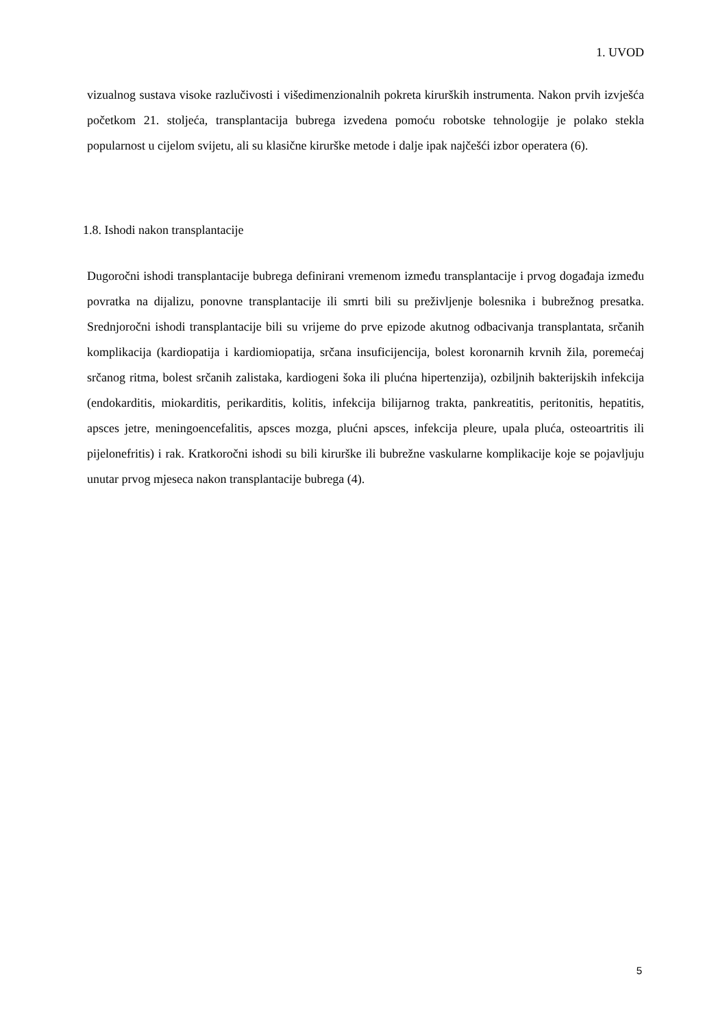1. UVOD
vizualnog sustava visoke razlučivosti i višedimenzionalnih pokreta kirurških instrumenta. Nakon prvih izvješća početkom 21. stoljeća, transplantacija bubrega izvedena pomoću robotske tehnologije je polako stekla popularnost u cijelom svijetu, ali su klasične kirurške metode i dalje ipak najčešći izbor operatera (6).
1.8. Ishodi nakon transplantacije
Dugoročni ishodi transplantacije bubrega definirani vremenom između transplantacije i prvog događaja između povratka na dijalizu, ponovne transplantacije ili smrti bili su preživljenje bolesnika i bubrežnog presatka. Srednjoročni ishodi transplantacije bili su vrijeme do prve epizode akutnog odbacivanja transplantata, srčanih komplikacija (kardiopatija i kardiomiopatija, srčana insuficijencija, bolest koronarnih krvnih žila, poremećaj srčanog ritma, bolest srčanih zalistaka, kardiogeni šoka ili plućna hipertenzija), ozbiljnih bakterijskih infekcija (endokarditis, miokarditis, perikarditis, kolitis, infekcija bilijarnog trakta, pankreatitis, peritonitis, hepatitis, apsces jetre, meningoencefalitis, apsces mozga, plućni apsces, infekcija pleure, upala pluća, osteoartritis ili pijelonefritis) i rak. Kratkoročni ishodi su bili kirurške ili bubrežne vaskularne komplikacije koje se pojavljuju unutar prvog mjeseca nakon transplantacije bubrega (4).
5